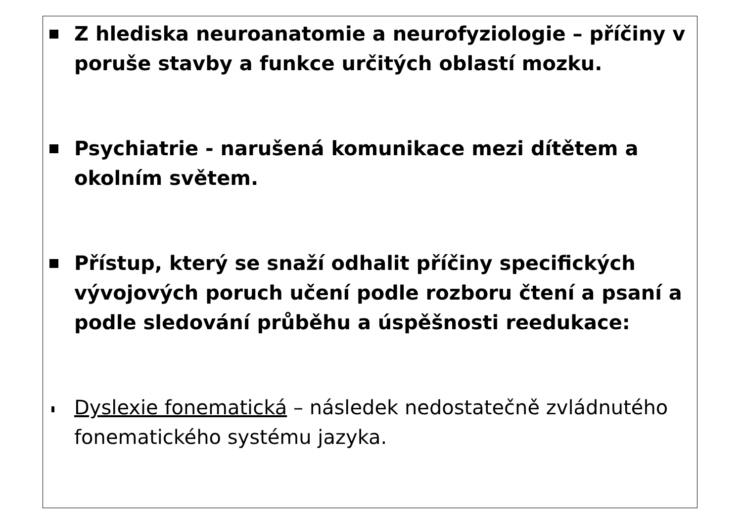Z hlediska neuroanatomie a neurofyziologie – příčiny v poruše stavby a funkce určitých oblastí mozku.
Psychiatrie - narušená komunikace mezi dítětem a okolním světem.
Přístup, který se snaží odhalit příčiny specifických vývojových poruch učení podle rozboru čtení a psaní a podle sledování průběhu a úspěšnosti reedukace:
Dyslexie fonematická – následek nedostatečně zvládnutého fonematického systému jazyka.